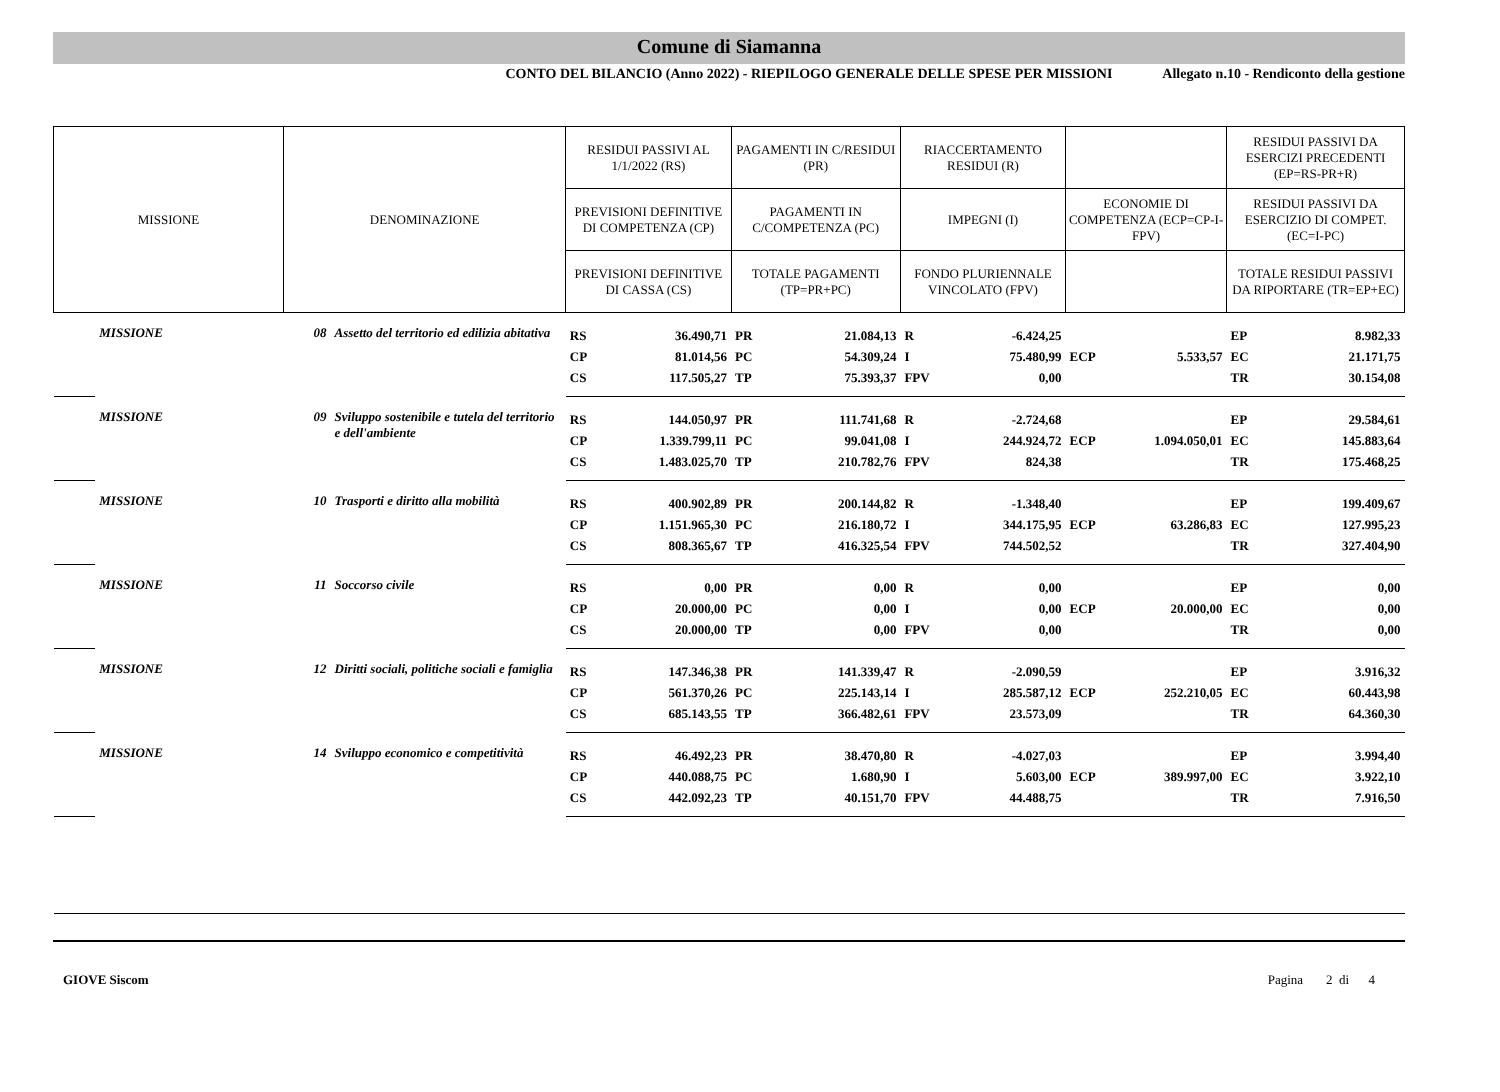Comune di Siamanna
CONTO DEL BILANCIO (Anno 2022) - RIEPILOGO GENERALE DELLE SPESE PER MISSIONI Allegato n.10 - Rendiconto della gestione
| MISSIONE | | DENOMINAZIONE | | RESIDUI PASSIVI AL 1/1/2022 (RS) | | PAGAMENTI IN C/RESIDUI (PR) | | RIACCERTAMENTO RESIDUI (R) | | | | RESIDUI PASSIVI DA ESERCIZI PRECEDENTI (EP=RS-PR+R) | |
| --- | --- | --- | --- | --- | --- | --- | --- | --- | --- | --- | --- | --- | --- |
| | | | | PREVISIONI DEFINITIVE DI COMPETENZA (CP) | | PAGAMENTI IN C/COMPETENZA (PC) | | IMPEGNI (I) | | ECONOMIE DI COMPETENZA (ECP=CP-I-FPV) | | RESIDUI PASSIVI DA ESERCIZIO DI COMPET. (EC=I-PC) | |
| | | | | PREVISIONI DEFINITIVE DI CASSA (CS) | | TOTALE PAGAMENTI (TP=PR+PC) | | FONDO PLURIENNALE VINCOLATO (FPV) | | | | TOTALE RESIDUI PASSIVI DA RIPORTARE (TR=EP+EC) | |
| | MISSIONE | 08 | Assetto del territorio ed edilizia abitativa | RS | 36.490,71 | PR | 21.084,13 | R | -6.424,25 | | | EP | 8.982,33 |
| | | | | CP | 81.014,56 | PC | 54.309,24 | I | 75.480,99 | ECP | 5.533,57 | EC | 21.171,75 |
| | | | | CS | 117.505,27 | TP | 75.393,37 | FPV | 0,00 | | | TR | 30.154,08 |
| | MISSIONE | 09 | Sviluppo sostenibile e tutela del territorio e dell'ambiente | RS | 144.050,97 | PR | 111.741,68 | R | -2.724,68 | | | EP | 29.584,61 |
| | | | | CP | 1.339.799,11 | PC | 99.041,08 | I | 244.924,72 | ECP | 1.094.050,01 | EC | 145.883,64 |
| | | | | CS | 1.483.025,70 | TP | 210.782,76 | FPV | 824,38 | | | TR | 175.468,25 |
| | MISSIONE | 10 | Trasporti e diritto alla mobilità | RS | 400.902,89 | PR | 200.144,82 | R | -1.348,40 | | | EP | 199.409,67 |
| | | | | CP | 1.151.965,30 | PC | 216.180,72 | I | 344.175,95 | ECP | 63.286,83 | EC | 127.995,23 |
| | | | | CS | 808.365,67 | TP | 416.325,54 | FPV | 744.502,52 | | | TR | 327.404,90 |
| | MISSIONE | 11 | Soccorso civile | RS | 0,00 | PR | 0,00 | R | 0,00 | | | EP | 0,00 |
| | | | | CP | 20.000,00 | PC | 0,00 | I | 0,00 | ECP | 20.000,00 | EC | 0,00 |
| | | | | CS | 20.000,00 | TP | 0,00 | FPV | 0,00 | | | TR | 0,00 |
| | MISSIONE | 12 | Diritti sociali, politiche sociali e famiglia | RS | 147.346,38 | PR | 141.339,47 | R | -2.090,59 | | | EP | 3.916,32 |
| | | | | CP | 561.370,26 | PC | 225.143,14 | I | 285.587,12 | ECP | 252.210,05 | EC | 60.443,98 |
| | | | | CS | 685.143,55 | TP | 366.482,61 | FPV | 23.573,09 | | | TR | 64.360,30 |
| | MISSIONE | 14 | Sviluppo economico e competitività | RS | 46.492,23 | PR | 38.470,80 | R | -4.027,03 | | | EP | 3.994,40 |
| | | | | CP | 440.088,75 | PC | 1.680,90 | I | 5.603,00 | ECP | 389.997,00 | EC | 3.922,10 |
| | | | | CS | 442.092,23 | TP | 40.151,70 | FPV | 44.488,75 | | | TR | 7.916,50 |
GIOVE Siscom Pagina 2 di 4